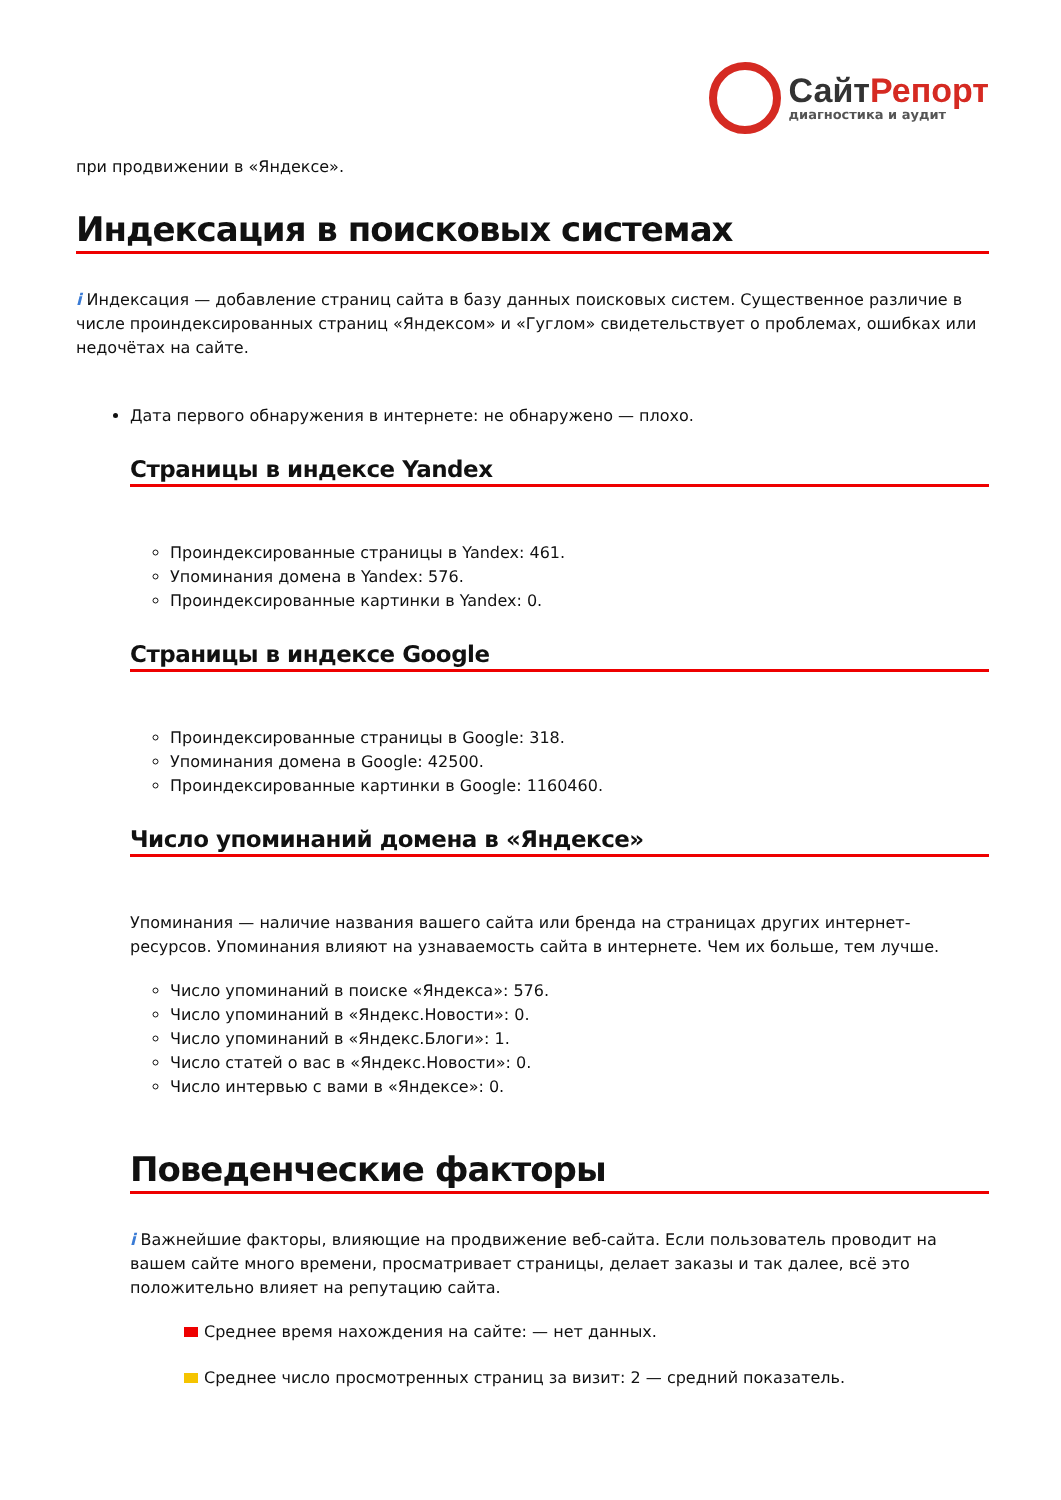СайтРепорт
диагностика и аудит
при продвижении в «Яндексе».
Индексация в поисковых системах
i Индексация — добавление страниц сайта в базу данных поисковых систем. Существенное различие в числе проиндексированных страниц «Яндексом» и «Гуглом» свидетельствует о проблемах, ошибках или недочётах на сайте.
Дата первого обнаружения в интернете: не обнаружено — плохо.
Страницы в индексе Yandex
Проиндексированные страницы в Yandex: 461.
Упоминания домена в Yandex: 576.
Проиндексированные картинки в Yandex: 0.
Страницы в индексе Google
Проиндексированные страницы в Google: 318.
Упоминания домена в Google: 42500.
Проиндексированные картинки в Google: 1160460.
Число упоминаний домена в «Яндексе»
Упоминания — наличие названия вашего сайта или бренда на страницах других интернет-ресурсов. Упоминания влияют на узнаваемость сайта в интернете. Чем их больше, тем лучше.
Число упоминаний в поиске «Яндекса»: 576.
Число упоминаний в «Яндекс.Новости»: 0.
Число упоминаний в «Яндекс.Блоги»: 1.
Число статей о вас в «Яндекс.Новости»: 0.
Число интервью с вами в «Яндексе»: 0.
Поведенческие факторы
i Важнейшие факторы, влияющие на продвижение веб-сайта. Если пользователь проводит на вашем сайте много времени, просматривает страницы, делает заказы и так далее, всё это положительно влияет на репутацию сайта.
Среднее время нахождения на сайте: — нет данных.
Среднее число просмотренных страниц за визит: 2 — средний показатель.